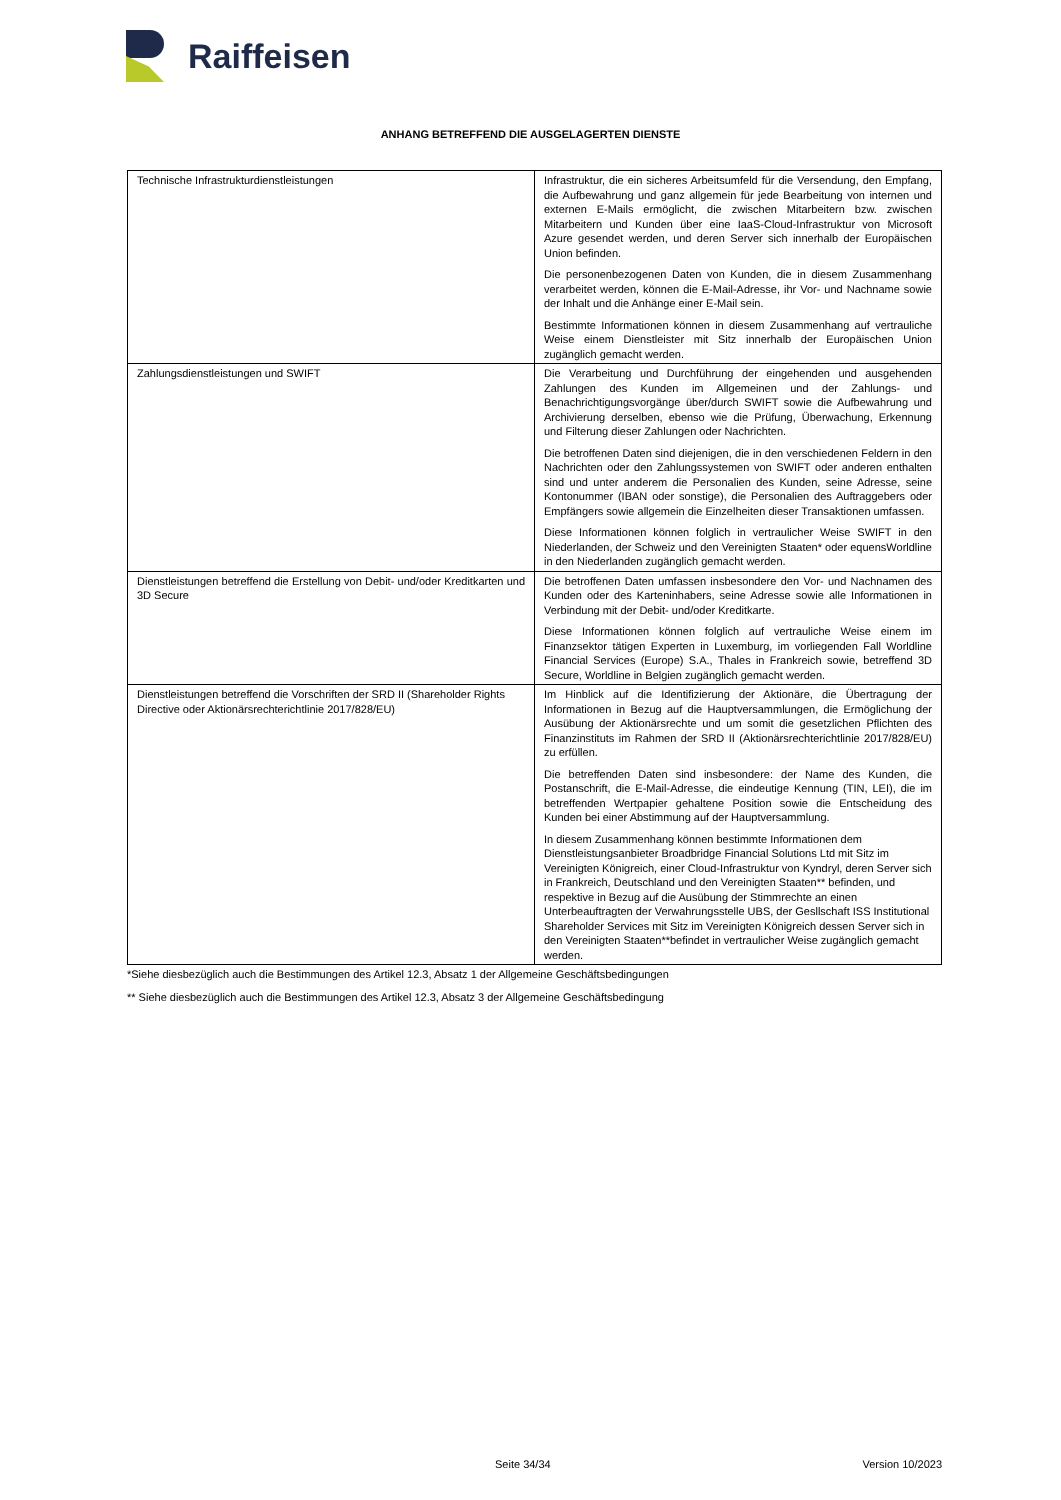Raiffeisen
ANHANG BETREFFEND DIE AUSGELAGERTEN DIENSTE
| Technische Infrastrukturdienstleistungen | Infrastruktur, die ein sicheres Arbeitsumfeld für die Versendung, den Empfang, die Aufbewahrung und ganz allgemein für jede Bearbeitung von internen und externen E-Mails ermöglicht, die zwischen Mitarbeitern bzw. zwischen Mitarbeitern und Kunden über eine IaaS-Cloud-Infrastruktur von Microsoft Azure gesendet werden, und deren Server sich innerhalb der Europäischen Union befinden. Die personenbezogenen Daten von Kunden, die in diesem Zusammenhang verarbeitet werden, können die E-Mail-Adresse, ihr Vor- und Nachname sowie der Inhalt und die Anhänge einer E-Mail sein. Bestimmte Informationen können in diesem Zusammenhang auf vertrauliche Weise einem Dienstleister mit Sitz innerhalb der Europäischen Union zugänglich gemacht werden. |
| Zahlungsdienstleistungen und SWIFT | Die Verarbeitung und Durchführung der eingehenden und ausgehenden Zahlungen des Kunden im Allgemeinen und der Zahlungs- und Benachrichtigungsvorgänge über/durch SWIFT sowie die Aufbewahrung und Archivierung derselben, ebenso wie die Prüfung, Überwachung, Erkennung und Filterung dieser Zahlungen oder Nachrichten. Die betroffenen Daten sind diejenigen, die in den verschiedenen Feldern in den Nachrichten oder den Zahlungssystemen von SWIFT oder anderen enthalten sind und unter anderem die Personalien des Kunden, seine Adresse, seine Kontonummer (IBAN oder sonstige), die Personalien des Auftraggebers oder Empfängers sowie allgemein die Einzelheiten dieser Transaktionen umfassen. Diese Informationen können folglich in vertraulicher Weise SWIFT in den Niederlanden, der Schweiz und den Vereinigten Staaten* oder equensWorldline in den Niederlanden zugänglich gemacht werden. |
| Dienstleistungen betreffend die Erstellung von Debit- und/oder Kreditkarten und 3D Secure | Die betroffenen Daten umfassen insbesondere den Vor- und Nachnamen des Kunden oder des Karteninhabers, seine Adresse sowie alle Informationen in Verbindung mit der Debit- und/oder Kreditkarte. Diese Informationen können folglich auf vertrauliche Weise einem im Finanzsektor tätigen Experten in Luxemburg, im vorliegenden Fall Worldline Financial Services (Europe) S.A., Thales in Frankreich sowie, betreffend 3D Secure, Worldline in Belgien zugänglich gemacht werden. |
| Dienstleistungen betreffend die Vorschriften der SRD II (Shareholder Rights Directive oder Aktionärsrechterichtlinie 2017/828/EU) | Im Hinblick auf die Identifizierung der Aktionäre, die Übertragung der Informationen in Bezug auf die Hauptversammlungen, die Ermöglichung der Ausübung der Aktionärsrechte und um somit die gesetzlichen Pflichten des Finanzinstituts im Rahmen der SRD II (Aktionärsrechterichtlinie 2017/828/EU) zu erfüllen. Die betreffenden Daten sind insbesondere: der Name des Kunden, die Postanschrift, die E-Mail-Adresse, die eindeutige Kennung (TIN, LEI), die im betreffenden Wertpapier gehaltene Position sowie die Entscheidung des Kunden bei einer Abstimmung auf der Hauptversammlung. In diesem Zusammenhang können bestimmte Informationen dem Dienstleistungsanbieter Broadbridge Financial Solutions Ltd mit Sitz im Vereinigten Königreich, einer Cloud-Infrastruktur von Kyndryl, deren Server sich in Frankreich, Deutschland und den Vereinigten Staaten** befinden, und respektive in Bezug auf die Ausübung der Stimmrechte an einen Unterbeauftragten der Verwahrungsstelle UBS, der Gesllschaft ISS Institutional Shareholder Services mit Sitz im Vereinigten Königreich dessen Server sich in den Vereinigten Staaten**befindet in vertraulicher Weise zugänglich gemacht werden. |
*Siehe diesbezüglich auch die Bestimmungen des Artikel 12.3, Absatz 1 der Allgemeine Geschäftsbedingungen
** Siehe diesbezüglich auch die Bestimmungen des Artikel 12.3, Absatz 3 der Allgemeine Geschäftsbedingung
Seite 34/34 Version 10/2023